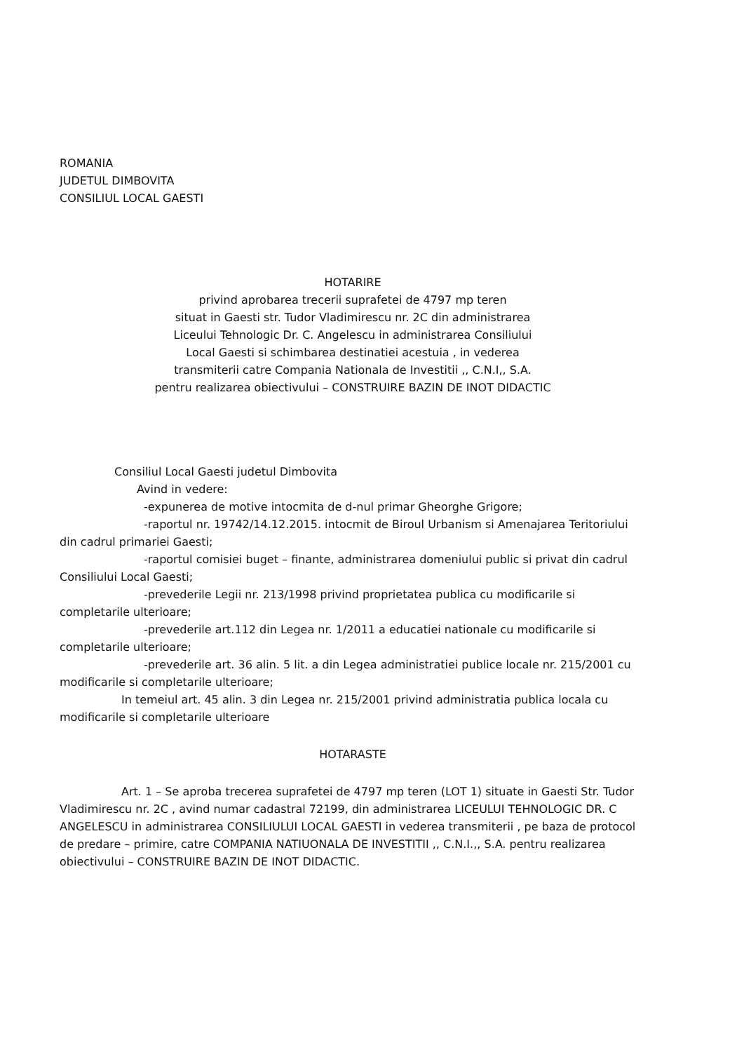ROMANIA
JUDETUL DIMBOVITA
CONSILIUL LOCAL GAESTI
HOTARIRE
privind aprobarea trecerii suprafetei de 4797 mp teren
situat in Gaesti str. Tudor Vladimirescu nr. 2C din administrarea
Liceului Tehnologic Dr. C. Angelescu in administrarea Consiliului
Local Gaesti si schimbarea destinatiei acestuia , in vederea
transmiterii catre Compania Nationala de Investitii ,, C.N.I,, S.A.
pentru realizarea obiectivului – CONSTRUIRE BAZIN DE INOT DIDACTIC
Consiliul Local Gaesti judetul Dimbovita
Avind in vedere:
-expunerea de motive intocmita de d-nul primar Gheorghe Grigore;
-raportul nr. 19742/14.12.2015. intocmit de Biroul Urbanism si Amenajarea Teritoriului din cadrul primariei Gaesti;
-raportul comisiei buget – finante, administrarea domeniului public si privat din cadrul Consiliului Local Gaesti;
-prevederile Legii nr. 213/1998 privind proprietatea publica cu modificarile si completarile ulterioare;
-prevederile art.112 din Legea nr. 1/2011 a educatiei nationale cu modificarile si completarile ulterioare;
-prevederile art. 36 alin. 5 lit. a din Legea administratiei publice locale nr. 215/2001 cu modificarile si completarile ulterioare;
In temeiul art. 45 alin. 3 din Legea nr. 215/2001 privind administratia publica locala cu modificarile si completarile ulterioare
HOTARASTE
Art. 1 – Se aproba trecerea suprafetei de 4797 mp teren (LOT 1) situate in Gaesti Str. Tudor Vladimirescu nr. 2C , avind numar cadastral 72199, din administrarea LICEULUI TEHNOLOGIC DR. C ANGELESCU in administrarea CONSILIULUI LOCAL GAESTI in vederea transmiterii , pe baza de protocol de predare – primire, catre COMPANIA NATIUONALA DE INVESTITII ,, C.N.I.,, S.A. pentru realizarea obiectivului – CONSTRUIRE BAZIN DE INOT DIDACTIC.